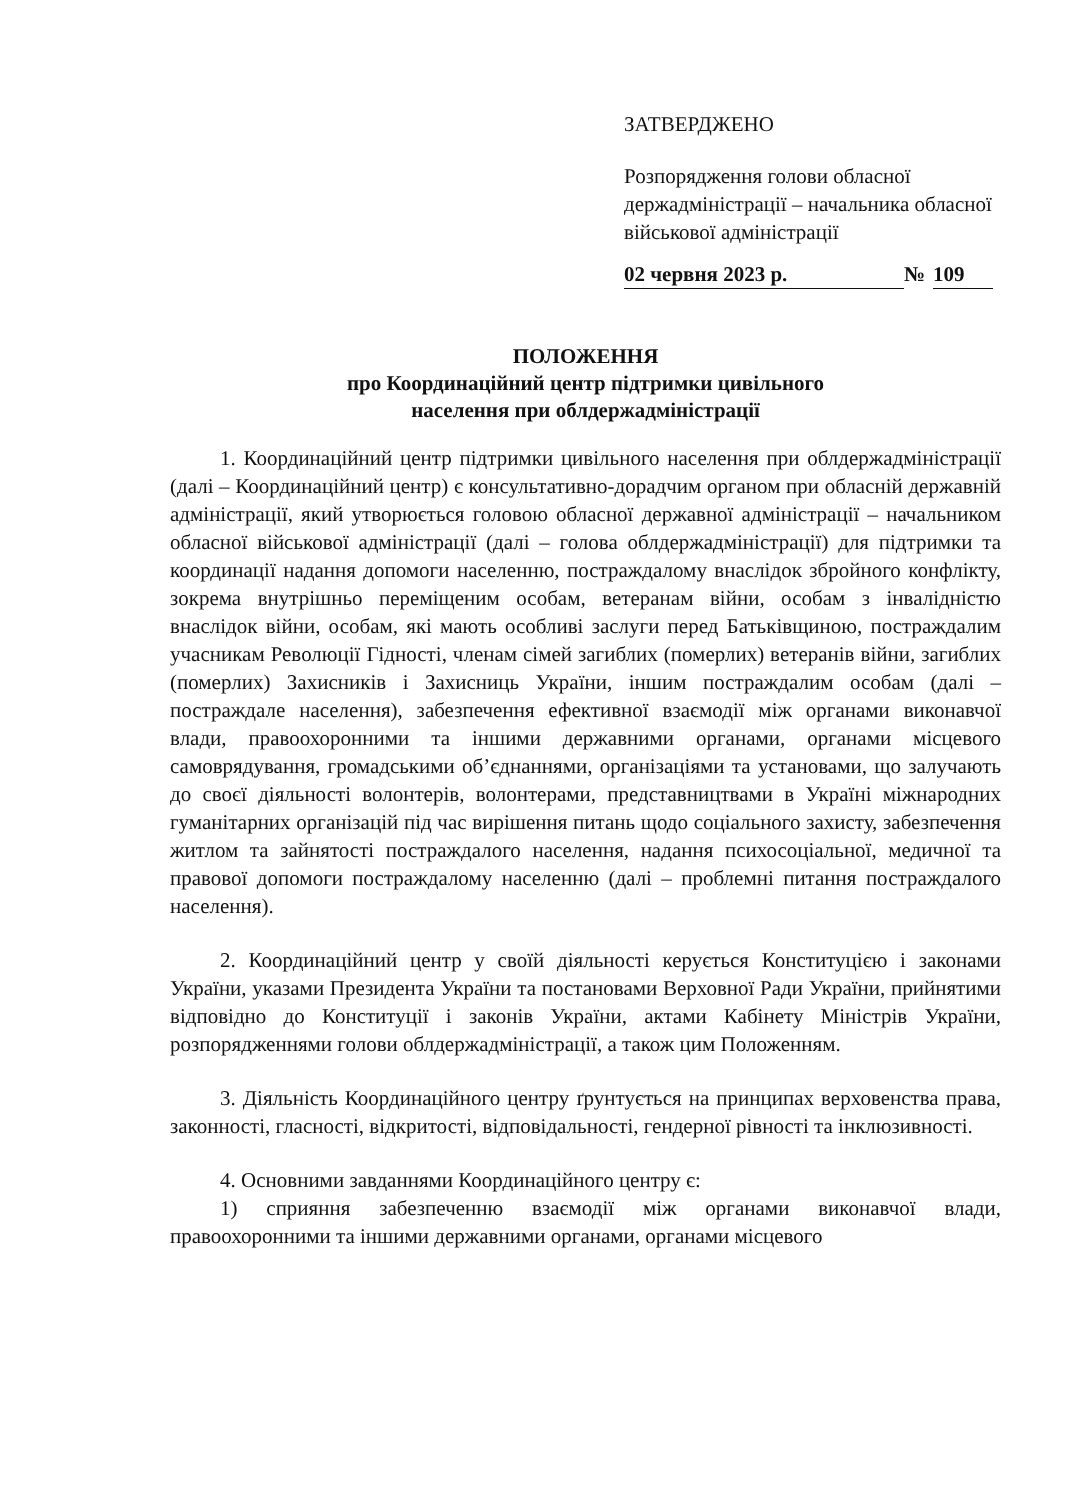ЗАТВЕРДЖЕНО
Розпорядження голови обласної держадміністрації – начальника обласної військової адміністрації
02 червня 2023 р. № 109
ПОЛОЖЕННЯ
про Координаційний центр підтримки цивільного
населення при облдержадміністрації
1. Координаційний центр підтримки цивільного населення при облдержадміністрації (далі – Координаційний центр) є консультативно-дорадчим органом при обласній державній адміністрації, який утворюється головою обласної державної адміністрації – начальником обласної військової адміністрації (далі – голова облдержадміністрації) для підтримки та координації надання допомоги населенню, постраждалому внаслідок збройного конфлікту, зокрема внутрішньо переміщеним особам, ветеранам війни, особам з інвалідністю внаслідок війни, особам, які мають особливі заслуги перед Батьківщиною, постраждалим учасникам Революції Гідності, членам сімей загиблих (померлих) ветеранів війни, загиблих (померлих) Захисників і Захисниць України, іншим постраждалим особам (далі – постраждале населення), забезпечення ефективної взаємодії між органами виконавчої влади, правоохоронними та іншими державними органами, органами місцевого самоврядування, громадськими об’єднаннями, організаціями та установами, що залучають до своєї діяльності волонтерів, волонтерами, представництвами в Україні міжнародних гуманітарних організацій під час вирішення питань щодо соціального захисту, забезпечення житлом та зайнятості постраждалого населення, надання психосоціальної, медичної та правової допомоги постраждалому населенню (далі – проблемні питання постраждалого населення).
2. Координаційний центр у своїй діяльності керується Конституцією і законами України, указами Президента України та постановами Верховної Ради України, прийнятими відповідно до Конституції і законів України, актами Кабінету Міністрів України, розпорядженнями голови облдержадміністрації, а також цим Положенням.
3. Діяльність Координаційного центру ґрунтується на принципах верховенства права, законності, гласності, відкритості, відповідальності, гендерної рівності та інклюзивності.
4. Основними завданнями Координаційного центру є:
1) сприяння забезпеченню взаємодії між органами виконавчої влади, правоохоронними та іншими державними органами, органами місцевого